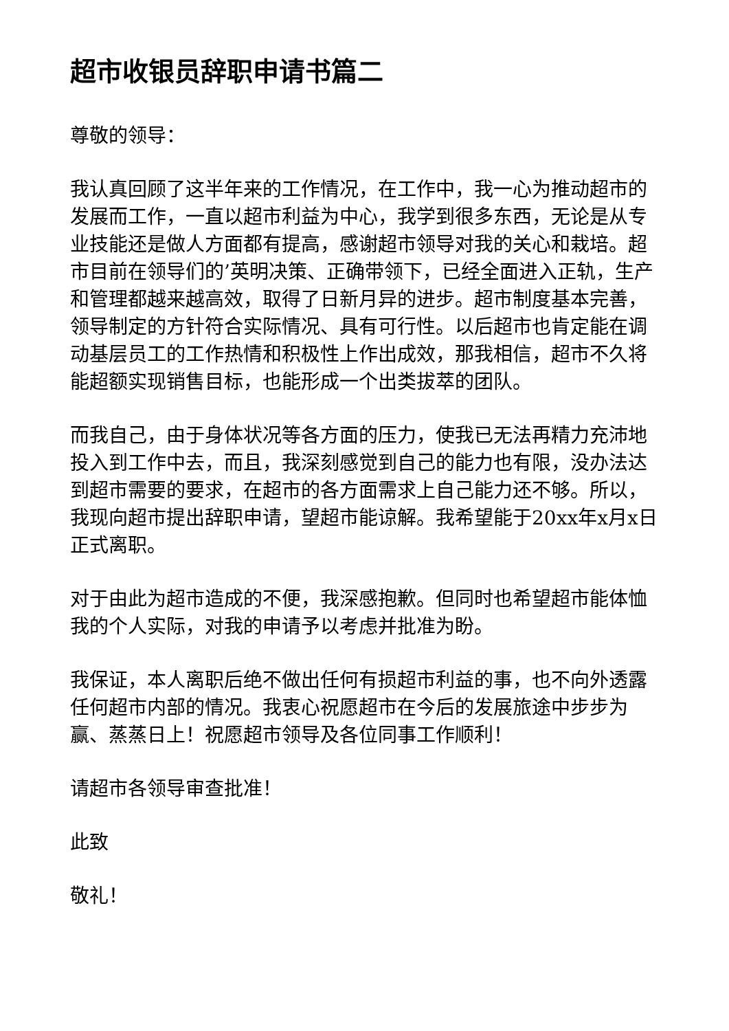超市收银员辞职申请书篇二
尊敬的领导：
我认真回顾了这半年来的工作情况，在工作中，我一心为推动超市的发展而工作，一直以超市利益为中心，我学到很多东西，无论是从专业技能还是做人方面都有提高，感谢超市领导对我的关心和栽培。超市目前在领导们的’英明决策、正确带领下，已经全面进入正轨，生产和管理都越来越高效，取得了日新月异的进步。超市制度基本完善，领导制定的方针符合实际情况、具有可行性。以后超市也肯定能在调动基层员工的工作热情和积极性上作出成效，那我相信，超市不久将能超额实现销售目标，也能形成一个出类拔萃的团队。
而我自己，由于身体状况等各方面的压力，使我已无法再精力充沛地投入到工作中去，而且，我深刻感觉到自己的能力也有限，没办法达到超市需要的要求，在超市的各方面需求上自己能力还不够。所以，我现向超市提出辞职申请，望超市能谅解。我希望能于20xx年x月x日正式离职。
对于由此为超市造成的不便，我深感抱歉。但同时也希望超市能体恤我的个人实际，对我的申请予以考虑并批准为盼。
我保证，本人离职后绝不做出任何有损超市利益的事，也不向外透露任何超市内部的情况。我衷心祝愿超市在今后的发展旅途中步步为赢、蒸蒸日上！祝愿超市领导及各位同事工作顺利！
请超市各领导审查批准！
此致
敬礼！